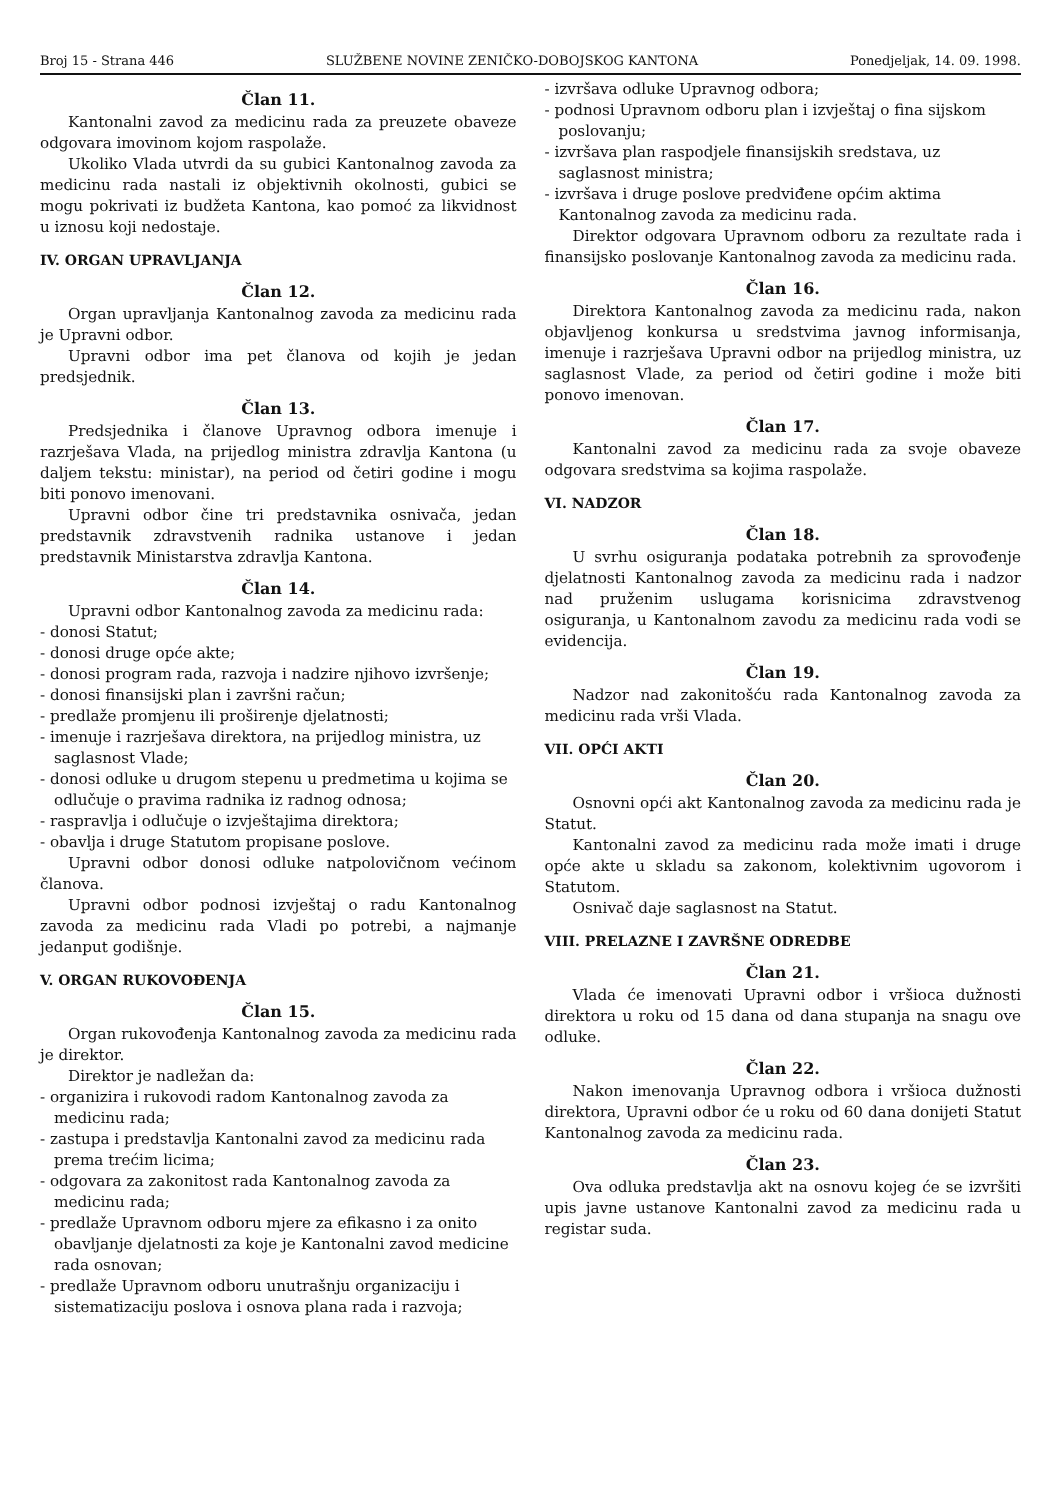Broj 15 - Strana 446 SLUŽBENE NOVINE ZENIČKO-DOBOJSKOG KANTONA Ponedjeljak, 14. 09. 1998.
Član 11.
Kantonalni zavod za medicinu rada za preuzete obaveze odgovara imovinom kojom raspolaže.
Ukoliko Vlada utvrdi da su gubici Kantonalnog zavoda za medicinu rada nastali iz objektivnih okolnosti, gubici se mogu pokrivati iz budžeta Kantona, kao pomoć za likvidnost u iznosu koji nedostaje.
IV. ORGAN UPRAVLJANJA
Član 12.
Organ upravljanja Kantonalnog zavoda za medicinu rada je Upravni odbor.
Upravni odbor ima pet članova od kojih je jedan predsjednik.
Član 13.
Predsjednika i članove Upravnog odbora imenuje i razrješava Vlada, na prijedlog ministra zdravlja Kantona (u daljem tekstu: ministar), na period od četiri godine i mogu biti ponovo imenovani.
Upravni odbor čine tri predstavnika osnivača, jedan predstavnik zdravstvenih radnika ustanove i jedan predstavnik Ministarstva zdravlja Kantona.
Član 14.
Upravni odbor Kantonalnog zavoda za medicinu rada:
- donosi Statut;
- donosi druge opće akte;
- donosi program rada, razvoja i nadzire njihovo izvršenje;
- donosi finansijski plan i završni račun;
- predlaže promjenu ili proširenje djelatnosti;
- imenuje i razrješava direktora, na prijedlog ministra, uz saglasnost Vlade;
- donosi odluke u drugom stepenu u predmetima u kojima se odlučuje o pravima radnika iz radnog odnosa;
- raspravlja i odlučuje o izvještajima direktora;
- obavlja i druge Statutom propisane poslove.
Upravni odbor donosi odluke natpolovičnom većinom članova.
Upravni odbor podnosi izvještaj o radu Kantonalnog zavoda za medicinu rada Vladi po potrebi, a najmanje jedanput godišnje.
V. ORGAN RUKOVOĐENJA
Član 15.
Organ rukovođenja Kantonalnog zavoda za medicinu rada je direktor.
Direktor je nadležan da:
- organizira i rukovodi radom Kantonalnog zavoda za medicinu rada;
- zastupa i predstavlja Kantonalni zavod za medicinu rada prema trećim licima;
- odgovara za zakonitost rada Kantonalnog zavoda za medicinu rada;
- predlaže Upravnom odboru mjere za efikasno i za onito obavljanje djelatnosti za koje je Kantonalni zavod medicine rada osnovan;
- predlaže Upravnom odboru unutrašnju organizaciju i sistematizaciju poslova i osnova plana rada i razvoja;
- izvršava odluke Upravnog odbora;
- podnosi Upravnom odboru plan i izvještaj o fina sijskom poslovanju;
- izvršava plan raspodjele finansijskih sredstava, uz saglasnost ministra;
- izvršava i druge poslove predviđene općim aktima Kantonalnog zavoda za medicinu rada.
Direktor odgovara Upravnom odboru za rezultate rada i finansijsko poslovanje Kantonalnog zavoda za medicinu rada.
Član 16.
Direktora Kantonalnog zavoda za medicinu rada, nakon objavljenog konkursa u sredstvima javnog informisanja, imenuje i razrješava Upravni odbor na prijedlog ministra, uz saglasnost Vlade, za period od četiri godine i može biti ponovo imenovan.
Član 17.
Kantonalni zavod za medicinu rada za svoje obaveze odgovara sredstvima sa kojima raspolaže.
VI. NADZOR
Član 18.
U svrhu osiguranja podataka potrebnih za sprovođenje djelatnosti Kantonalnog zavoda za medicinu rada i nadzor nad pruženim uslugama korisnicima zdravstvenog osiguranja, u Kantonalnom zavodu za medicinu rada vodi se evidencija.
Član 19.
Nadzor nad zakonitošću rada Kantonalnog zavoda za medicinu rada vrši Vlada.
VII. OPĆI AKTI
Član 20.
Osnovni opći akt Kantonalnog zavoda za medicinu rada je Statut.
Kantonalni zavod za medicinu rada može imati i druge opće akte u skladu sa zakonom, kolektivnim ugovorom i Statutom.
Osnivač daje saglasnost na Statut.
VIII. PRELAZNE I ZAVRŠNE ODREDBE
Član 21.
Vlada će imenovati Upravni odbor i vršioca dužnosti direktora u roku od 15 dana od dana stupanja na snagu ove odluke.
Član 22.
Nakon imenovanja Upravnog odbora i vršioca dužnosti direktora, Upravni odbor će u roku od 60 dana donijeti Statut Kantonalnog zavoda za medicinu rada.
Član 23.
Ova odluka predstavlja akt na osnovu kojeg će se izvršiti upis javne ustanove Kantonalni zavod za medicinu rada u registar suda.